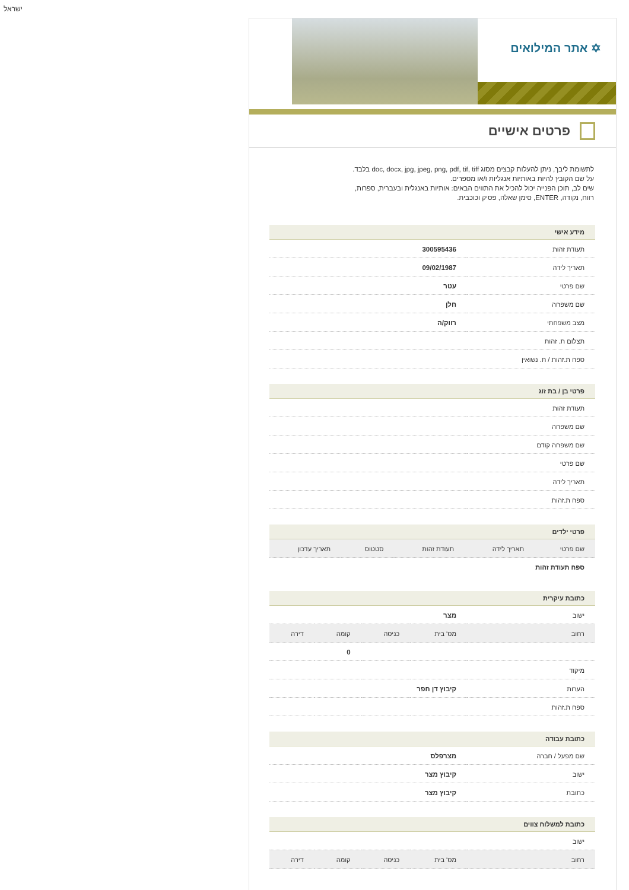ישראל
✡ אתר המילואים
פרטים אישיים
לתשומת ליבך, ניתן להעלות קבצים מסוג doc, docx, jpg, jpeg, png, pdf, tif, tiff בלבד. על שם הקובץ להיות באותיות אנגליות ו/או מספרים.
שים לב, תוכן הפנייה יכול להכיל את התווים הבאים: אותיות באנגלית ובעברית, ספרות, רווח, נקודה, ENTER, סימן שאלה, פסיק וכוכבית.
מידע אישי
| תעודת זהות | 300595436 |
| תאריך לידה | 09/02/1987 |
| שם פרטי | עטר |
| שם משפחה | חלן |
| מצב משפחתי | רווק/ה |
| תצלום ת. זהות | |
| ספח ת.זהות / ת. נשואין | |
פרטי בן / בת זוג
| תעודת זהות | |
| שם משפחה | |
| שם משפחה קודם | |
| שם פרטי | |
| תאריך לידה | |
| ספח ת.זהות | |
פרטי ילדים
| שם פרטי | תאריך לידה | תעודת זהות | סטטוס | תאריך עדכון |
| --- | --- | --- | --- | --- |
| ספח תעודת זהות | | | | |
כתובת עיקרית
| ישוב | מצר | | | |
| רחוב | מס' בית | כניסה | קומה | דירה |
| | | | 0 | |
| מיקוד | | | | |
| הערות | קיבוץ דן חפר | | | |
| ספח ת.זהות | | | | |
כתובת עבודה
| שם מפעל / חברה | מצרפלס |
| ישוב | קיבוץ מצר |
| כתובת | קיבוץ מצר |
כתובת למשלוח צווים
| ישוב | | | | |
| רחוב | מס' בית | כניסה | קומה | דירה |